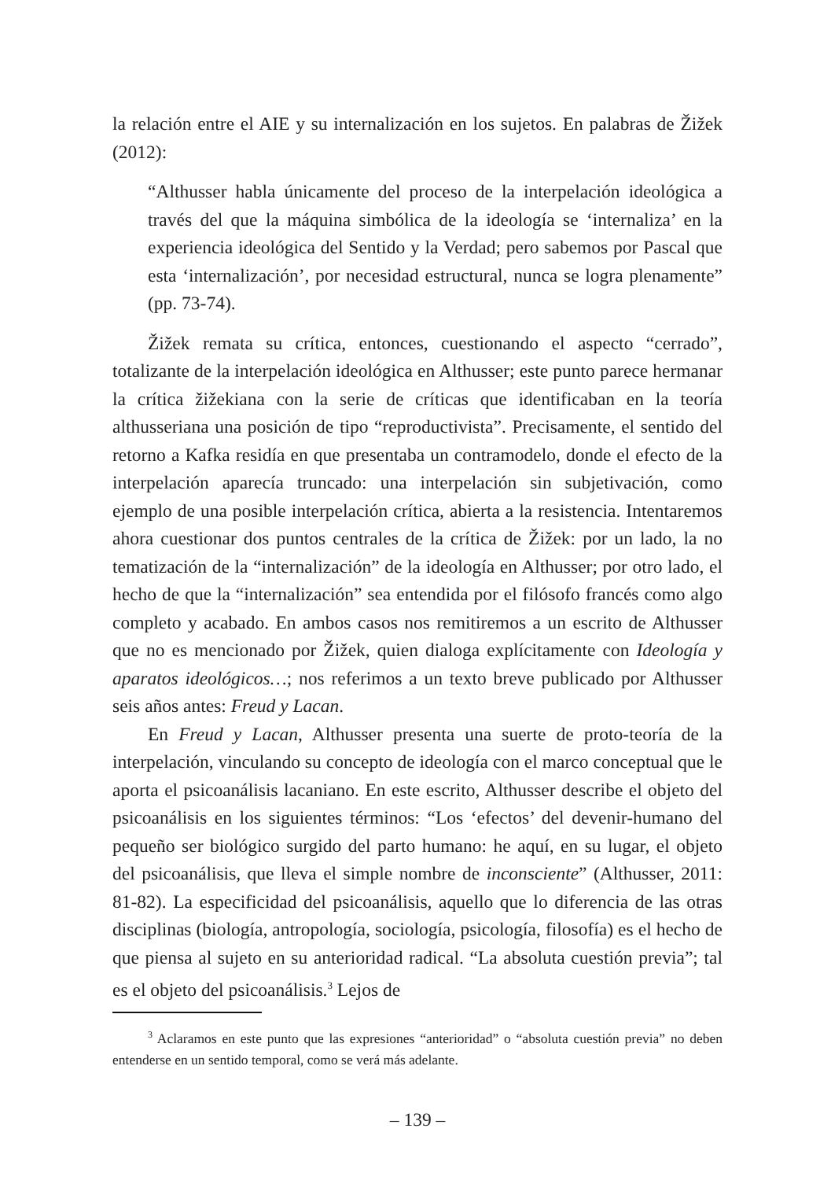la relación entre el AIE y su internalización en los sujetos. En palabras de Žižek (2012):
“Althusser habla únicamente del proceso de la interpelación ideológica a través del que la máquina simbólica de la ideología se ‘internaliza’ en la experiencia ideológica del Sentido y la Verdad; pero sabemos por Pascal que esta ‘internalización’, por necesidad estructural, nunca se logra plenamente” (pp. 73-74).
Žižek remata su crítica, entonces, cuestionando el aspecto “cerrado”, totalizante de la interpelación ideológica en Althusser; este punto parece hermanar la crítica žižekiana con la serie de críticas que identificaban en la teoría althusseriana una posición de tipo “reproductivista”. Precisamente, el sentido del retorno a Kafka residía en que presentaba un contramodelo, donde el efecto de la interpelación aparecía truncado: una interpelación sin subjetivación, como ejemplo de una posible interpelación crítica, abierta a la resistencia. Intentaremos ahora cuestionar dos puntos centrales de la crítica de Žižek: por un lado, la no tematización de la “internalización” de la ideología en Althusser; por otro lado, el hecho de que la “internalización” sea entendida por el filósofo francés como algo completo y acabado. En ambos casos nos remitiremos a un escrito de Althusser que no es mencionado por Žižek, quien dialoga explícitamente con Ideología y aparatos ideológicos…; nos referimos a un texto breve publicado por Althusser seis años antes: Freud y Lacan.
En Freud y Lacan, Althusser presenta una suerte de proto-teoría de la interpelación, vinculando su concepto de ideología con el marco conceptual que le aporta el psicoanálisis lacaniano. En este escrito, Althusser describe el objeto del psicoanálisis en los siguientes términos: “Los ‘efectos’ del devenir-humano del pequeño ser biológico surgido del parto humano: he aquí, en su lugar, el objeto del psicoanálisis, que lleva el simple nombre de inconsciente” (Althusser, 2011: 81-82). La especificidad del psicoanálisis, aquello que lo diferencia de las otras disciplinas (biología, antropología, sociología, psicología, filosofía) es el hecho de que piensa al sujeto en su anterioridad radical. “La absoluta cuestión previa”; tal es el objeto del psicoanálisis.<sup>3</sup> Lejos de
<sup>3</sup> Aclaramos en este punto que las expresiones “anterioridad” o “absoluta cuestión previa” no deben entenderse en un sentido temporal, como se verá más adelante.
– 139 –